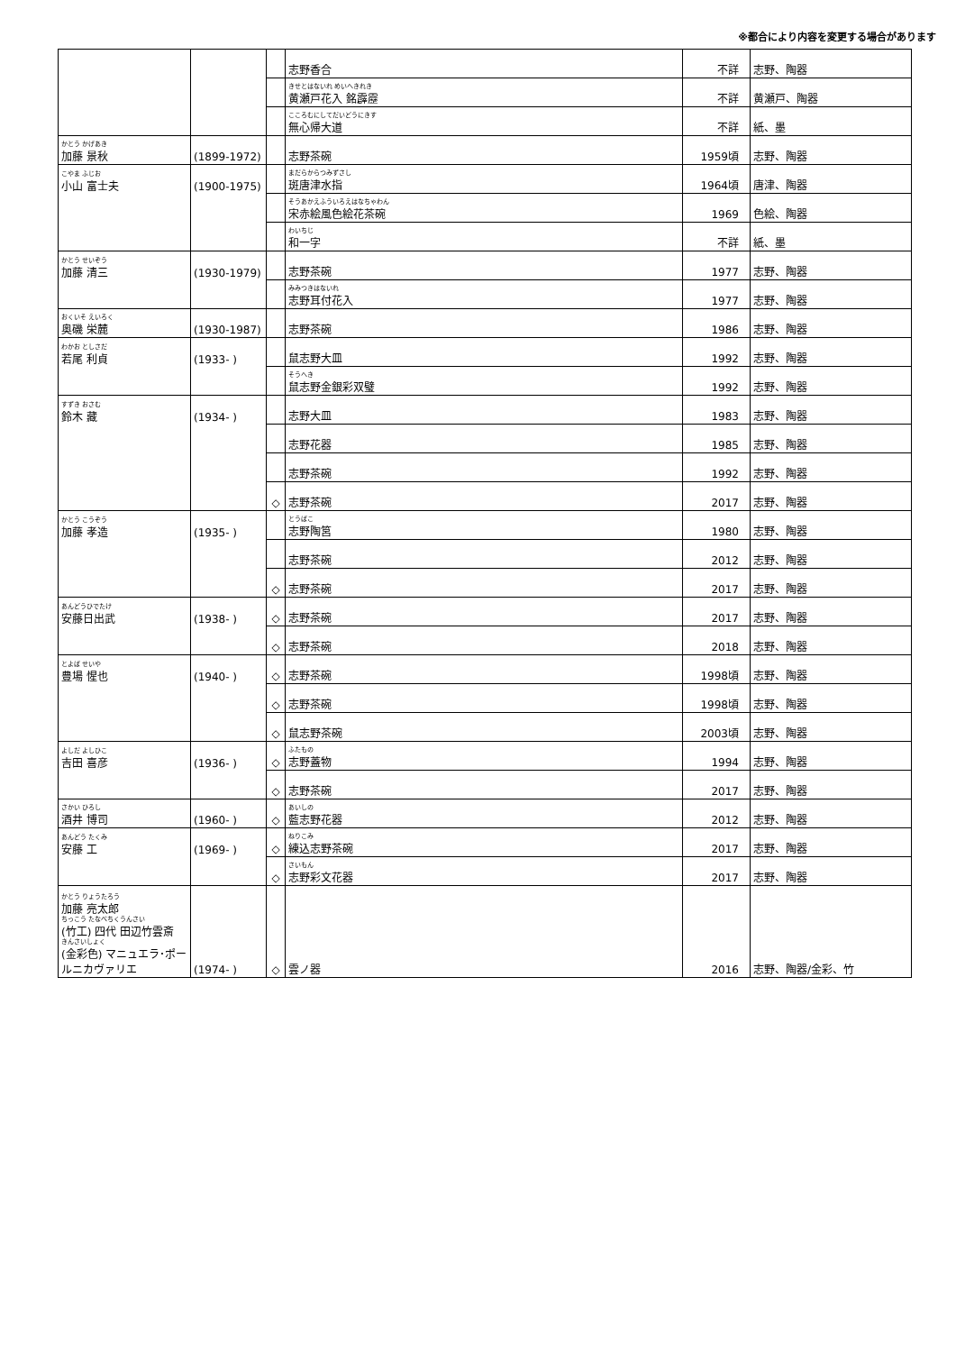※都合により内容を変更する場合があります
| | | | 志野香合 | 不詳 | 志野、陶器 |
| | | | きせとはないれ めいへきれき 黄瀬戸花入 銘霹靂 | 不詳 | 黄瀬戸、陶器 |
| | | | こころむにしてだいどうにきす 無心帰大道 | 不詳 | 紙、墨 |
| かとう かげあき 加藤 景秋 | (1899-1972) | | 志野茶碗 | 1959頃 | 志野、陶器 |
| こやま ふじお 小山 富士夫 | (1900-1975) | | まだらからつみずさし 斑唐津水指 | 1964頃 | 唐津、陶器 |
| | | | そうあかえふういろえはなちゃわん 宋赤絵風色絵花茶碗 | 1969 | 色絵、陶器 |
| | | | わいちじ 和一字 | 不詳 | 紙、墨 |
| かとう せいぞう 加藤 清三 | (1930-1979) | | 志野茶碗 | 1977 | 志野、陶器 |
| | | | みみつきはないれ 志野耳付花入 | 1977 | 志野、陶器 |
| おくいそ えいろく 奥磯 栄麓 | (1930-1987) | | 志野茶碗 | 1986 | 志野、陶器 |
| わかお としさだ 若尾 利貞 | (1933- ) | | 鼠志野大皿 | 1992 | 志野、陶器 |
| | | | そうへき 鼠志野金銀彩双璧 | 1992 | 志野、陶器 |
| すずき おさむ 鈴木 藏 | (1934- ) | | 志野大皿 | 1983 | 志野、陶器 |
| | | | 志野花器 | 1985 | 志野、陶器 |
| | | | 志野茶碗 | 1992 | 志野、陶器 |
| | | ◇ | 志野茶碗 | 2017 | 志野、陶器 |
| かとう こうぞう 加藤 孝造 | (1935- ) | | とうばこ 志野陶筥 | 1980 | 志野、陶器 |
| | | | 志野茶碗 | 2012 | 志野、陶器 |
| | | ◇ | 志野茶碗 | 2017 | 志野、陶器 |
| あんどうひでたけ 安藤日出武 | (1938- ) | ◇ | 志野茶碗 | 2017 | 志野、陶器 |
| | | ◇ | 志野茶碗 | 2018 | 志野、陶器 |
| とよば せいや 豊場 惺也 | (1940- ) | ◇ | 志野茶碗 | 1998頃 | 志野、陶器 |
| | | ◇ | 志野茶碗 | 1998頃 | 志野、陶器 |
| | | ◇ | 鼠志野茶碗 | 2003頃 | 志野、陶器 |
| よしだ よしひこ 吉田 喜彦 | (1936- ) | ◇ | ふたもの 志野蓋物 | 1994 | 志野、陶器 |
| | | ◇ | 志野茶碗 | 2017 | 志野、陶器 |
| さかい ひろし 酒井 博司 | (1960- ) | ◇ | あいしの 藍志野花器 | 2012 | 志野、陶器 |
| あんどう たくみ 安藤 工 | (1969- ) | ◇ | ねりこみ 練込志野茶碗 | 2017 | 志野、陶器 |
| | | ◇ | さいもん 志野彩文花器 | 2017 | 志野、陶器 |
| かとう りょうたろう 加藤 亮太郎 ちっこう たなべちくうんさい (竹工) 四代 田辺竹雲斎 きんさいしょく (金彩色) マニュエラ･ポールニカヴァリエ | (1974- ) | ◇ | 雲ノ器 | 2016 | 志野、陶器/金彩、竹 |